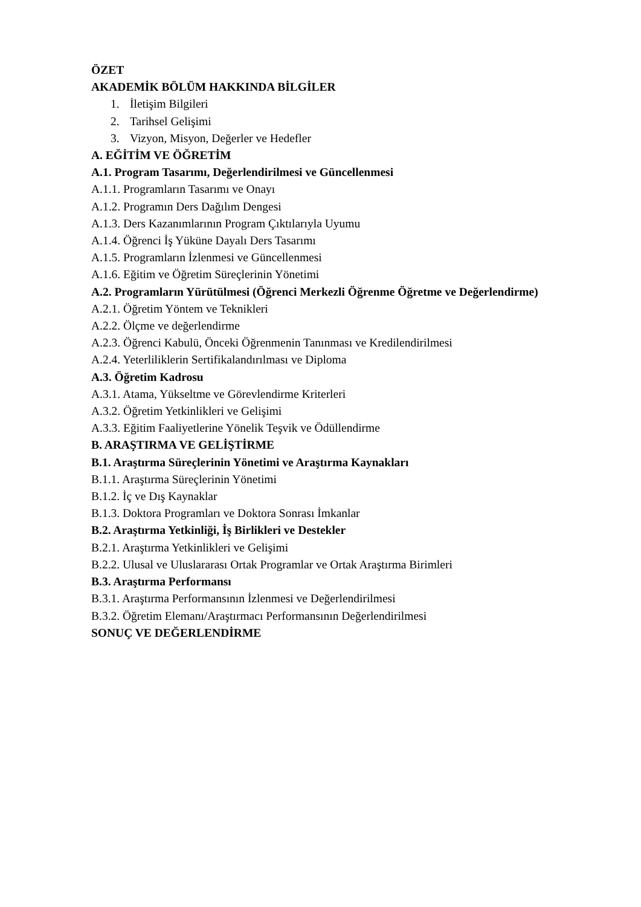ÖZET
AKADEMİK BÖLÜM HAKKINDA BİLGİLER
1. İletişim Bilgileri
2. Tarihsel Gelişimi
3. Vizyon, Misyon, Değerler ve Hedefler
A. EĞİTİM VE ÖĞRETİM
A.1. Program Tasarımı, Değerlendirilmesi ve Güncellenmesi
A.1.1. Programların Tasarımı ve Onayı
A.1.2. Programın Ders Dağılım Dengesi
A.1.3. Ders Kazanımlarının Program Çıktılarıyla Uyumu
A.1.4. Öğrenci İş Yüküne Dayalı Ders Tasarımı
A.1.5. Programların İzlenmesi ve Güncellenmesi
A.1.6. Eğitim ve Öğretim Süreçlerinin Yönetimi
A.2. Programların Yürütülmesi (Öğrenci Merkezli Öğrenme Öğretme ve Değerlendirme)
A.2.1. Öğretim Yöntem ve Teknikleri
A.2.2. Ölçme ve değerlendirme
A.2.3. Öğrenci Kabulü, Önceki Öğrenmenin Tanınması ve Kredilendirilmesi
A.2.4. Yeterliliklerin Sertifikalandırılması ve Diploma
A.3. Öğretim Kadrosu
A.3.1. Atama, Yükseltme ve Görevlendirme Kriterleri
A.3.2. Öğretim Yetkinlikleri ve Gelişimi
A.3.3. Eğitim Faaliyetlerine Yönelik Teşvik ve Ödüllendirme
B. ARAŞTIRMA VE GELİŞTİRME
B.1. Araştırma Süreçlerinin Yönetimi ve Araştırma Kaynakları
B.1.1. Araştırma Süreçlerinin Yönetimi
B.1.2. İç ve Dış Kaynaklar
B.1.3. Doktora Programları ve Doktora Sonrası İmkanlar
B.2. Araştırma Yetkinliği, İş Birlikleri ve Destekler
B.2.1. Araştırma Yetkinlikleri ve Gelişimi
B.2.2. Ulusal ve Uluslararası Ortak Programlar ve Ortak Araştırma Birimleri
B.3. Araştırma Performansı
B.3.1. Araştırma Performansının İzlenmesi ve Değerlendirilmesi
B.3.2. Öğretim Elemanı/Araştırmacı Performansının Değerlendirilmesi
SONUÇ VE DEĞERLENDİRME